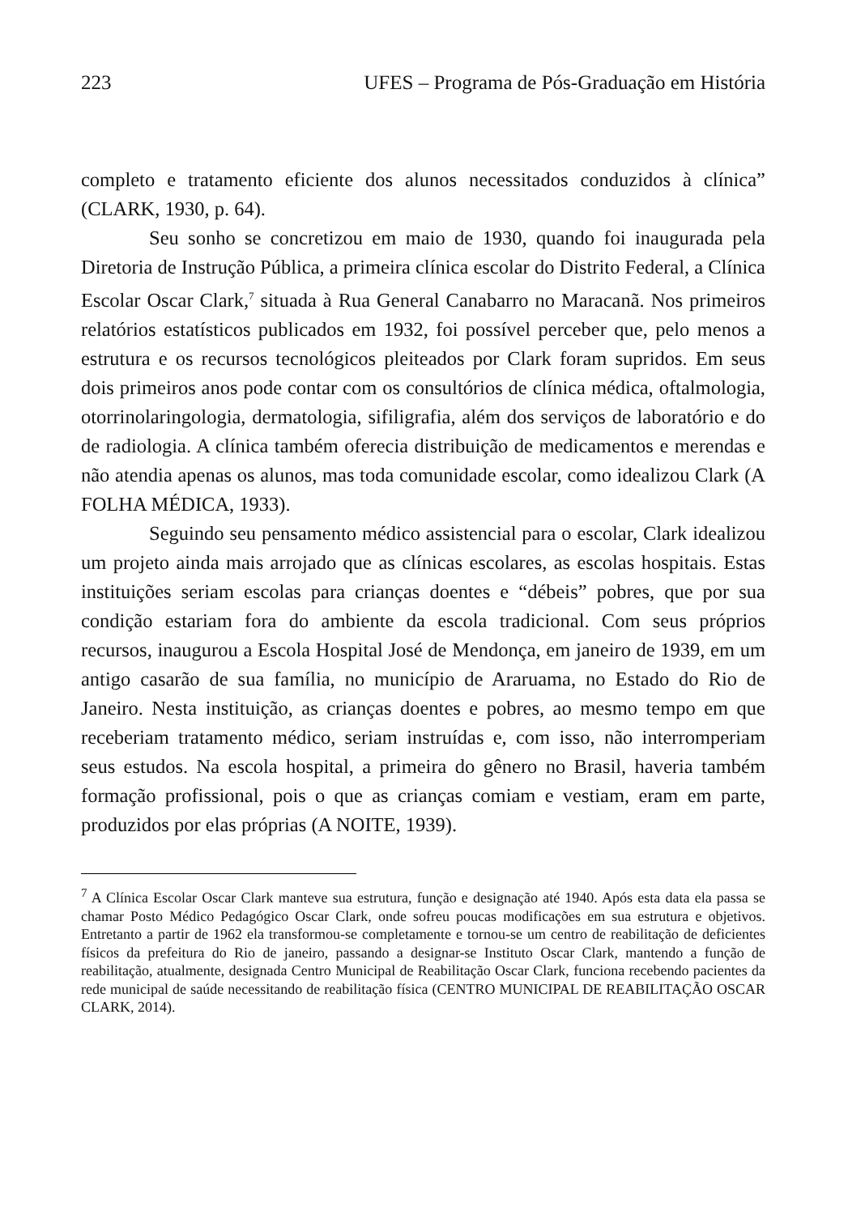223 UFES – Programa de Pós-Graduação em História
completo e tratamento eficiente dos alunos necessitados conduzidos à clínica” (CLARK, 1930, p. 64).
Seu sonho se concretizou em maio de 1930, quando foi inaugurada pela Diretoria de Instrução Pública, a primeira clínica escolar do Distrito Federal, a Clínica Escolar Oscar Clark,<sup>7</sup> situada à Rua General Canabarro no Maracanã. Nos primeiros relatórios estatísticos publicados em 1932, foi possível perceber que, pelo menos a estrutura e os recursos tecnológicos pleiteados por Clark foram supridos. Em seus dois primeiros anos pode contar com os consultórios de clínica médica, oftalmologia, otorrinolaringologia, dermatologia, sifiligrafia, além dos serviços de laboratório e do de radiologia. A clínica também oferecia distribuição de medicamentos e merendas e não atendia apenas os alunos, mas toda comunidade escolar, como idealizou Clark (A FOLHA MÉDICA, 1933).
Seguindo seu pensamento médico assistencial para o escolar, Clark idealizou um projeto ainda mais arrojado que as clínicas escolares, as escolas hospitais. Estas instituições seriam escolas para crianças doentes e “débeis” pobres, que por sua condição estariam fora do ambiente da escola tradicional. Com seus próprios recursos, inaugurou a Escola Hospital José de Mendonça, em janeiro de 1939, em um antigo casarão de sua família, no município de Araruama, no Estado do Rio de Janeiro. Nesta instituição, as crianças doentes e pobres, ao mesmo tempo em que receberiam tratamento médico, seriam instruídas e, com isso, não interromperiam seus estudos. Na escola hospital, a primeira do gênero no Brasil, haveria também formação profissional, pois o que as crianças comiam e vestiam, eram em parte, produzidos por elas próprias (A NOITE, 1939).
<sup>7</sup> A Clínica Escolar Oscar Clark manteve sua estrutura, função e designação até 1940. Após esta data ela passa se chamar Posto Médico Pedagógico Oscar Clark, onde sofreu poucas modificações em sua estrutura e objetivos. Entretanto a partir de 1962 ela transformou-se completamente e tornou-se um centro de reabilitação de deficientes físicos da prefeitura do Rio de janeiro, passando a designar-se Instituto Oscar Clark, mantendo a função de reabilitação, atualmente, designada Centro Municipal de Reabilitação Oscar Clark, funciona recebendo pacientes da rede municipal de saúde necessitando de reabilitação física (CENTRO MUNICIPAL DE REABILITAÇÃO OSCAR CLARK, 2014).